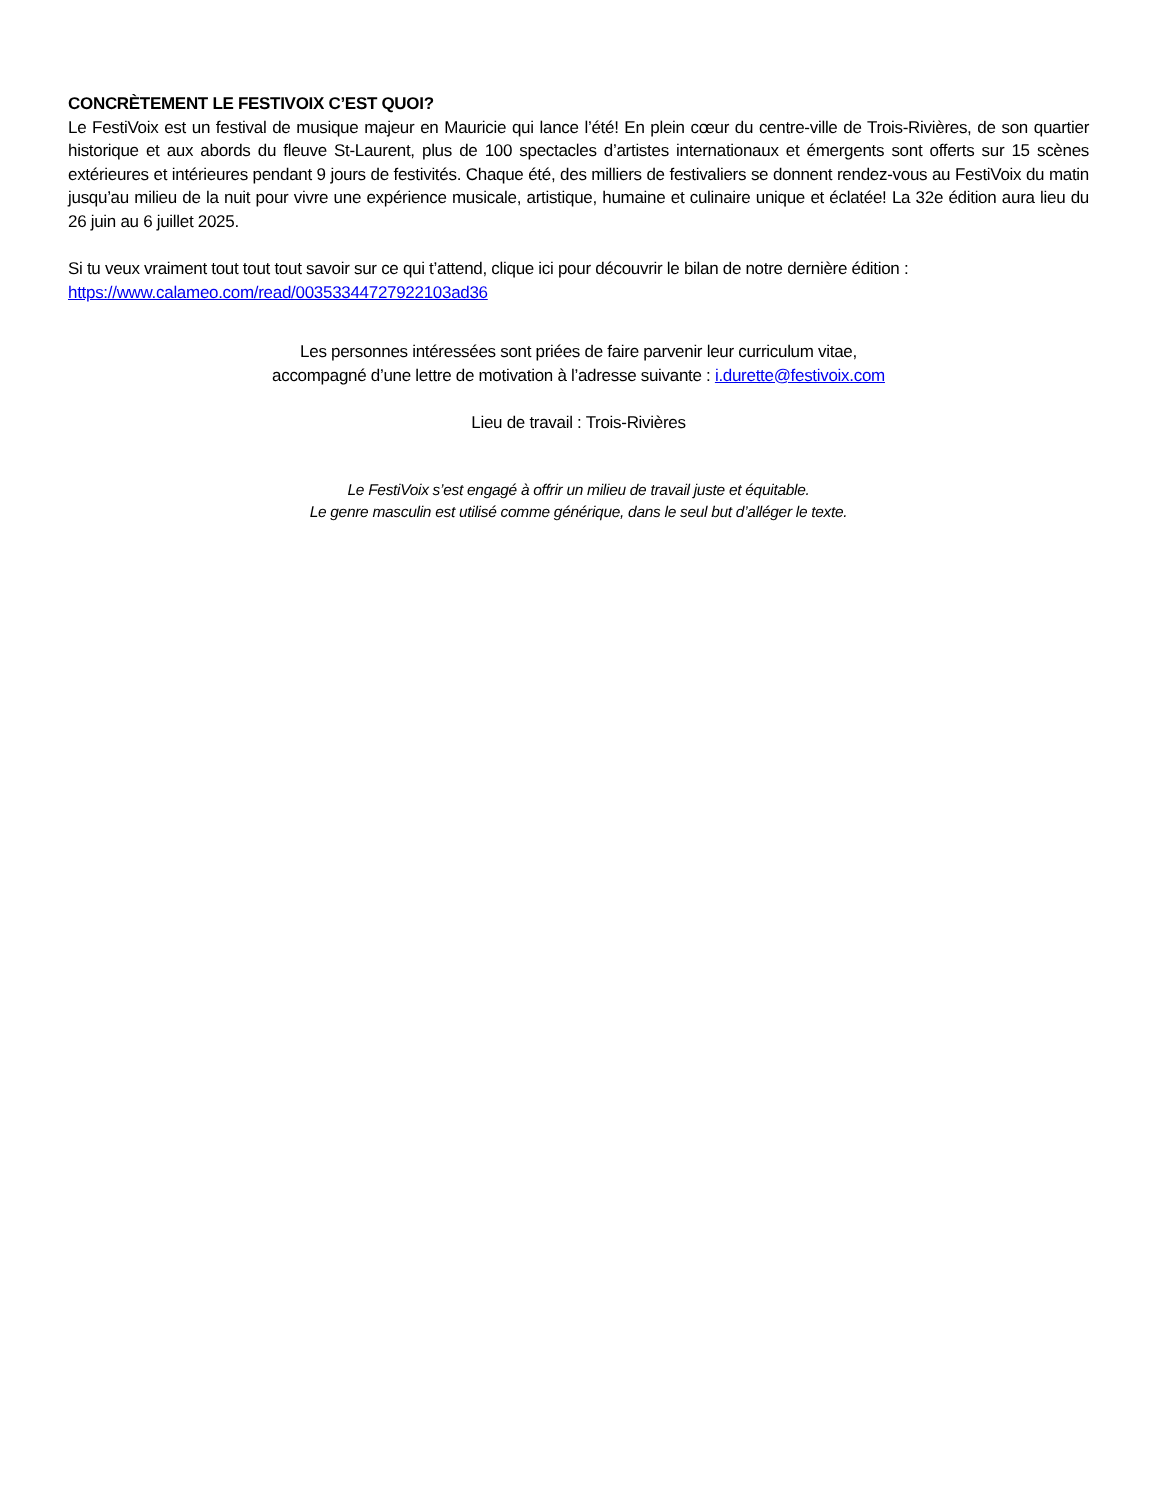CONCRÈTEMENT LE FESTIVOIX C’EST QUOI?
Le FestiVoix est un festival de musique majeur en Mauricie qui lance l’été! En plein cœur du centre-ville de Trois-Rivières, de son quartier historique et aux abords du fleuve St-Laurent, plus de 100 spectacles d’artistes internationaux et émergents sont offerts sur 15 scènes extérieures et intérieures pendant 9 jours de festivités. Chaque été, des milliers de festivaliers se donnent rendez-vous au FestiVoix du matin jusqu’au milieu de la nuit pour vivre une expérience musicale, artistique, humaine et culinaire unique et éclatée! La 32e édition aura lieu du 26 juin au 6 juillet 2025.
Si tu veux vraiment tout tout tout savoir sur ce qui t’attend, clique ici pour découvrir le bilan de notre dernière édition :
https://www.calameo.com/read/00353344727922103ad36
Les personnes intéressées sont priées de faire parvenir leur curriculum vitae,
accompagné d’une lettre de motivation à l’adresse suivante : i.durette@festivoix.com
Lieu de travail : Trois-Rivières
Le FestiVoix s’est engagé à offrir un milieu de travail juste et équitable.
Le genre masculin est utilisé comme générique, dans le seul but d’alléger le texte.